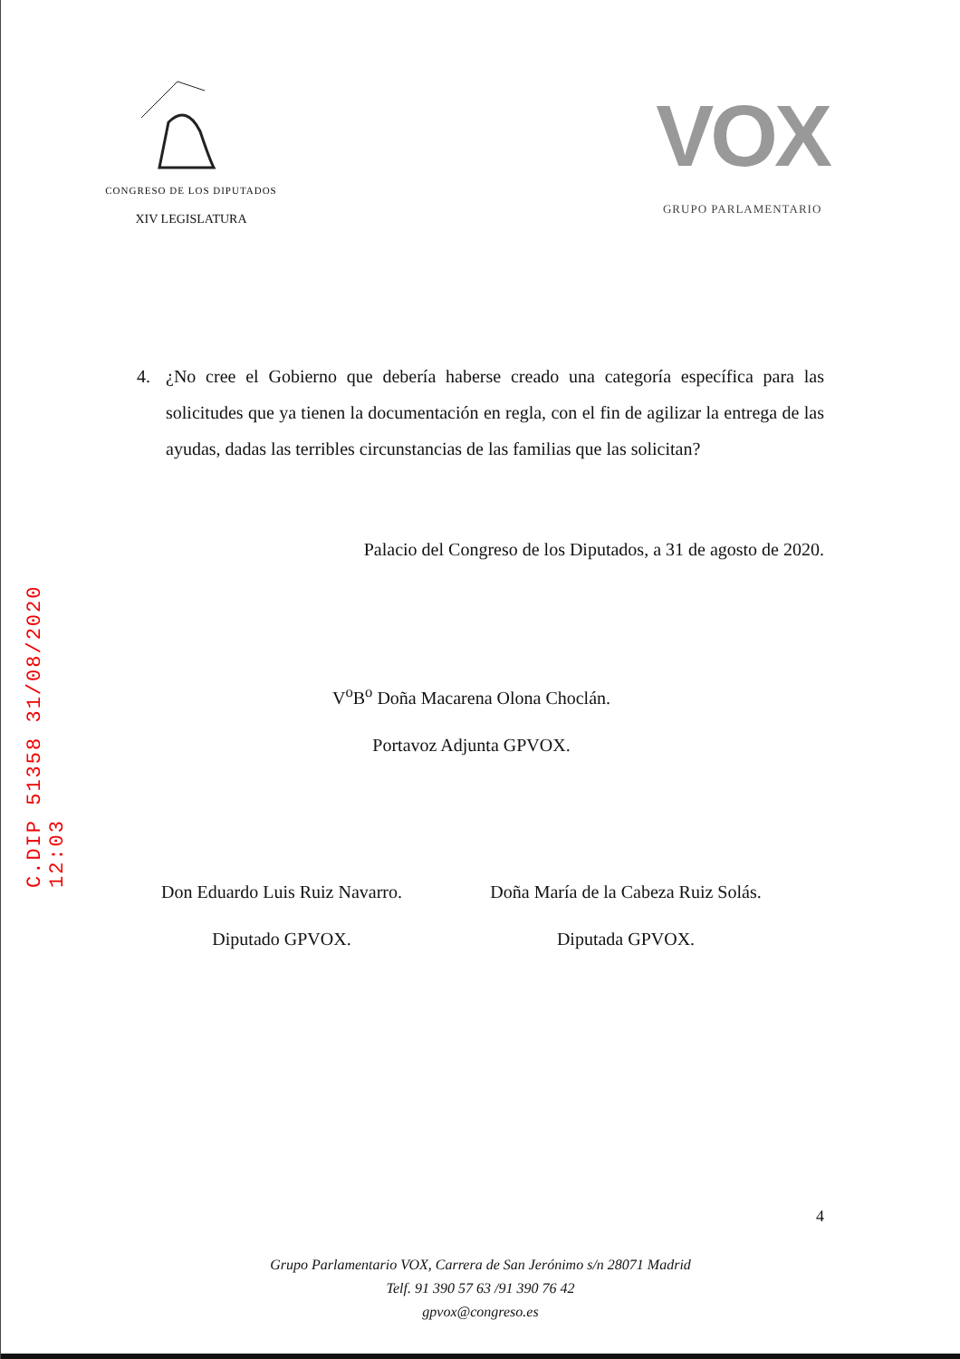C.DIP 51358 31/08/2020 12:03
CONGRESO DE LOS DIPUTADOS
XIV LEGISLATURA
VOX
GRUPO PARLAMENTARIO
4. ¿No cree el Gobierno que debería haberse creado una categoría específica para las solicitudes que ya tienen la documentación en regla, con el fin de agilizar la entrega de las ayudas, dadas las terribles circunstancias de las familias que las solicitan?
Palacio del Congreso de los Diputados, a 31 de agosto de 2020.
V<sup>o</sup>B<sup>o</sup> Doña Macarena Olona Choclán.
Portavoz Adjunta GPVOX.
Don Eduardo Luis Ruiz Navarro.
Diputado GPVOX.
Doña María de la Cabeza Ruiz Solás.
Diputada GPVOX.
4
Grupo Parlamentario VOX, Carrera de San Jerónimo s/n 28071 Madrid
Telf. 91 390 57 63 /91 390 76 42
gpvox@congreso.es